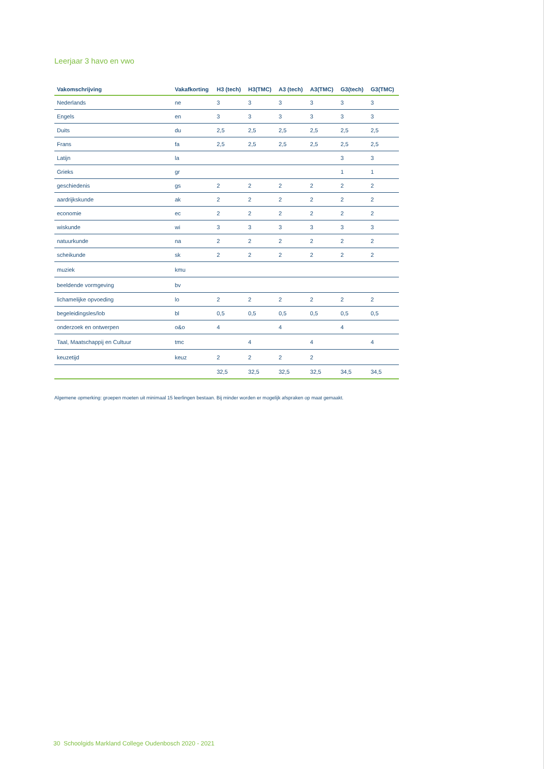Leerjaar 3 havo en vwo
| Vakomschrijving | Vakafkorting | H3 (tech) | H3(TMC) | A3 (tech) | A3(TMC) | G3(tech) | G3(TMC) |
| --- | --- | --- | --- | --- | --- | --- | --- |
| Nederlands | ne | 3 | 3 | 3 | 3 | 3 | 3 |
| Engels | en | 3 | 3 | 3 | 3 | 3 | 3 |
| Duits | du | 2,5 | 2,5 | 2,5 | 2,5 | 2,5 | 2,5 |
| Frans | fa | 2,5 | 2,5 | 2,5 | 2,5 | 2,5 | 2,5 |
| Latijn | la | | | | | 3 | 3 |
| Grieks | gr | | | | | 1 | 1 |
| geschiedenis | gs | 2 | 2 | 2 | 2 | 2 | 2 |
| aardrijkskunde | ak | 2 | 2 | 2 | 2 | 2 | 2 |
| economie | ec | 2 | 2 | 2 | 2 | 2 | 2 |
| wiskunde | wi | 3 | 3 | 3 | 3 | 3 | 3 |
| natuurkunde | na | 2 | 2 | 2 | 2 | 2 | 2 |
| scheikunde | sk | 2 | 2 | 2 | 2 | 2 | 2 |
| muziek | kmu | | | | | | |
| beeldende vormgeving | bv | | | | | | |
| lichamelijke opvoeding | lo | 2 | 2 | 2 | 2 | 2 | 2 |
| begeleidingsles/lob | bl | 0,5 | 0,5 | 0,5 | 0,5 | 0,5 | 0,5 |
| onderzoek en ontwerpen | o&o | 4 | | 4 | | 4 | |
| Taal, Maatschappij en Cultuur | tmc | | 4 | | 4 | | 4 |
| keuzetijd | keuz | 2 | 2 | 2 | 2 | | |
| | | 32,5 | 32,5 | 32,5 | 32,5 | 34,5 | 34,5 |
Algemene opmerking: groepen moeten uit minimaal 15 leerlingen bestaan. Bij minder worden er mogelijk afspraken op maat gemaakt.
30 Schoolgids Markland College Oudenbosch 2020 - 2021